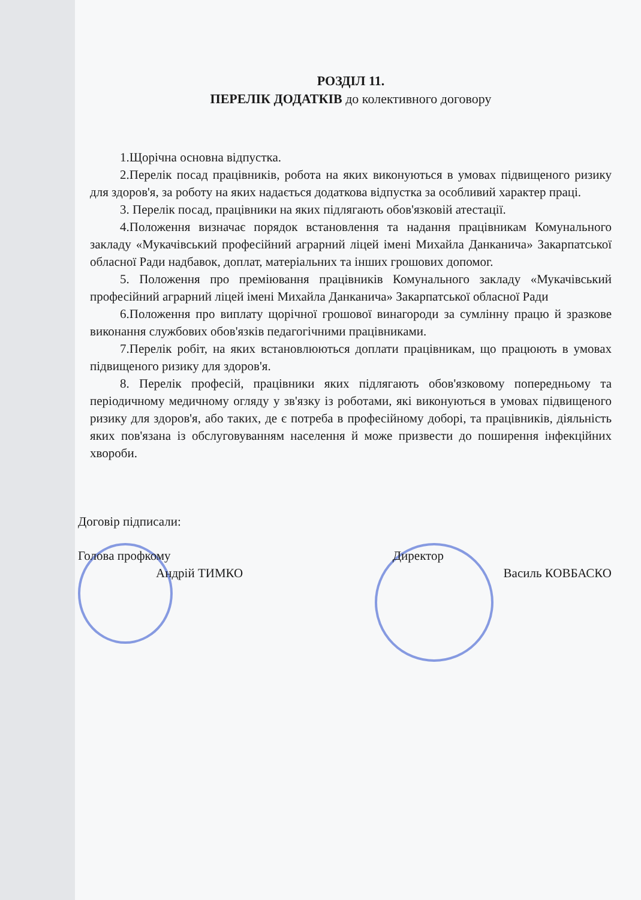РОЗДІЛ 11.
ПЕРЕЛІК ДОДАТКІВ до колективного договору
1.Щорічна основна відпустка.
2.Перелік посад працівників, робота на яких виконуються в умовах підвищеного ризику для здоров'я, за роботу на яких надається додаткова відпустка за особливий характер праці.
3. Перелік посад, працівники на яких підлягають обов'язковій атестації.
4.Положення визначає порядок встановлення та надання працівникам Комунального закладу «Мукачівський професійний аграрний ліцей імені Михайла Данканича» Закарпатської обласної Ради надбавок, доплат, матеріальних та інших грошових допомог.
5. Положення про преміювання працівників Комунального закладу «Мукачівський професійний аграрний ліцей імені Михайла Данканича» Закарпатської обласної Ради
6.Положення про виплату щорічної грошової винагороди за сумлінну працю й зразкове виконання службових обов'язків педагогічними працівниками.
7.Перелік робіт, на яких встановлюються доплати працівникам, що працюють в умовах підвищеного ризику для здоров'я.
8. Перелік професій, працівники яких підлягають обов'язковому попередньому та періодичному медичному огляду у зв'язку із роботами, які виконуються в умовах підвищеного ризику для здоров'я, або таких, де є потреба в професійному доборі, та працівників, діяльність яких пов'язана із обслуговуванням населення й може призвести до поширення інфекційних хвороби.
Договір підписали:
Голова профкому Директор
Андрій ТИМКО Василь КОВБАСКО